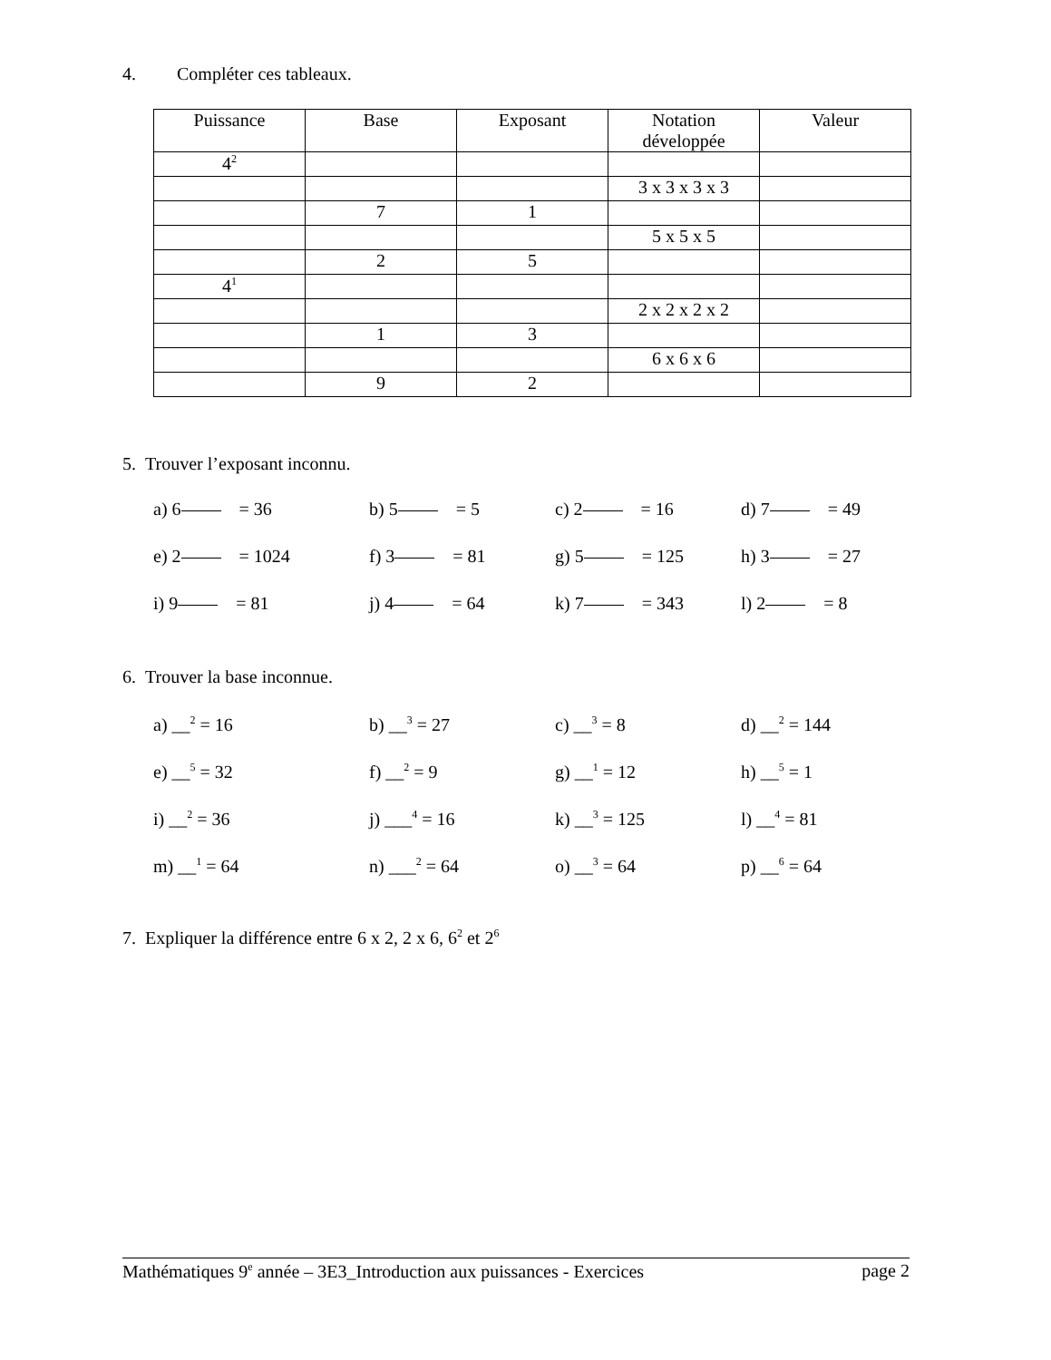4. Compléter ces tableaux.
| Puissance | Base | Exposant | Notation développée | Valeur |
| --- | --- | --- | --- | --- |
| 4<sup>2</sup> | | | | |
| | | | 3 x 3 x 3 x 3 | |
| | 7 | 1 | | |
| | | | 5 x 5 x 5 | |
| | 2 | 5 | | |
| 4<sup>1</sup> | | | | |
| | | | 2 x 2 x 2 x 2 | |
| | 1 | 3 | | |
| | | | 6 x 6 x 6 | |
| | 9 | 2 | | |
5. Trouver l’exposant inconnu.
a) 6 = 36
b) 5 = 5
c) 2 = 16
d) 7 = 49
e) 2 = 1024
f) 3 = 81
g) 5 = 125
h) 3 = 27
i) 9 = 81
j) 4 = 64
k) 7 = 343
l) 2 = 8
6. Trouver la base inconnue.
a) __<sup>2</sup> = 16
b) __<sup>3</sup> = 27
c) __<sup>3</sup> = 8
d) __<sup>2</sup> = 144
e) __<sup>5</sup> = 32
f) __<sup>2</sup> = 9
g) __<sup>1</sup> = 12
h) __<sup>5</sup> = 1
i) __<sup>2</sup> = 36
j) ___<sup>4</sup> = 16
k) __<sup>3</sup> = 125
l) __<sup>4</sup> = 81
m) __<sup>1</sup> = 64
n) ___<sup>2</sup> = 64
o) __<sup>3</sup> = 64
p) __<sup>6</sup> = 64
7. Expliquer la différence entre 6 x 2, 2 x 6, 6<sup>2</sup> et 2<sup>6</sup>
Mathématiques 9<sup>e</sup> année – 3E3_Introduction aux puissances - Exercices page 2